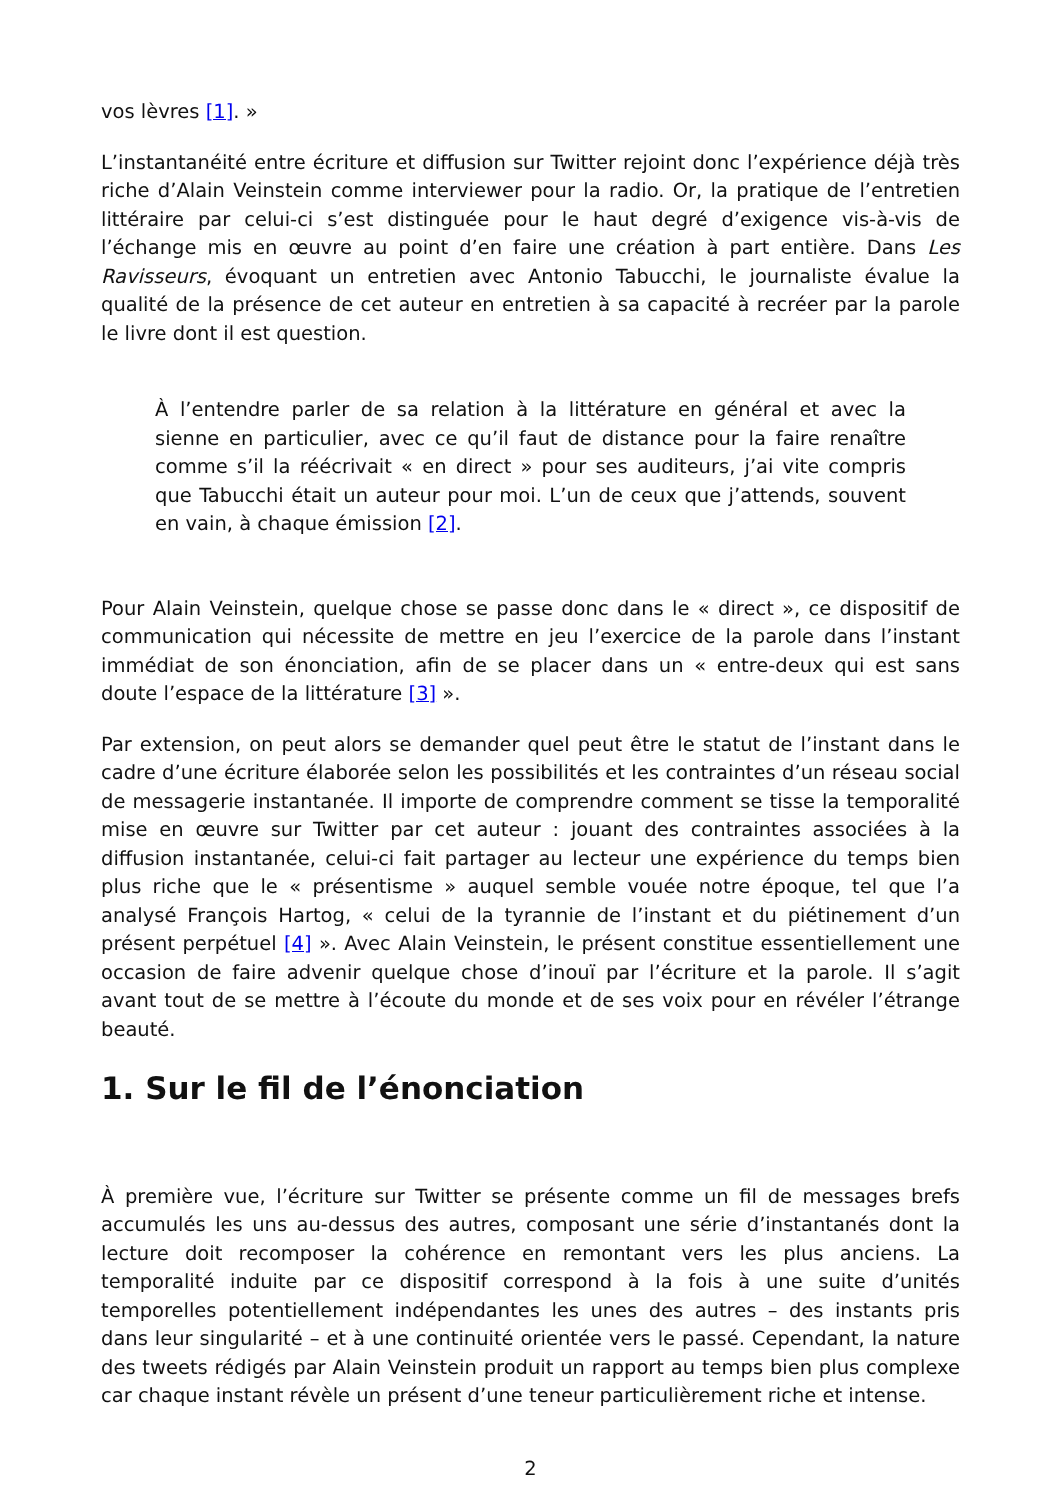vos lèvres [1]. »
L’instantanéité entre écriture et diffusion sur Twitter rejoint donc l’expérience déjà très riche d’Alain Veinstein comme interviewer pour la radio. Or, la pratique de l’entretien littéraire par celui-ci s’est distinguée pour le haut degré d’exigence vis-à-vis de l’échange mis en œuvre au point d’en faire une création à part entière. Dans Les Ravisseurs, évoquant un entretien avec Antonio Tabucchi, le journaliste évalue la qualité de la présence de cet auteur en entretien à sa capacité à recréer par la parole le livre dont il est question.
À l’entendre parler de sa relation à la littérature en général et avec la sienne en particulier, avec ce qu’il faut de distance pour la faire renaître comme s’il la réécrivait « en direct » pour ses auditeurs, j’ai vite compris que Tabucchi était un auteur pour moi. L’un de ceux que j’attends, souvent en vain, à chaque émission [2].
Pour Alain Veinstein, quelque chose se passe donc dans le « direct », ce dispositif de communication qui nécessite de mettre en jeu l’exercice de la parole dans l’instant immédiat de son énonciation, afin de se placer dans un « entre-deux qui est sans doute l’espace de la littérature [3] ».
Par extension, on peut alors se demander quel peut être le statut de l’instant dans le cadre d’une écriture élaborée selon les possibilités et les contraintes d’un réseau social de messagerie instantanée. Il importe de comprendre comment se tisse la temporalité mise en œuvre sur Twitter par cet auteur : jouant des contraintes associées à la diffusion instantanée, celui-ci fait partager au lecteur une expérience du temps bien plus riche que le « présentisme » auquel semble vouée notre époque, tel que l’a analysé François Hartog, « celui de la tyrannie de l’instant et du piétinement d’un présent perpétuel [4] ». Avec Alain Veinstein, le présent constitue essentiellement une occasion de faire advenir quelque chose d’inouï par l’écriture et la parole. Il s’agit avant tout de se mettre à l’écoute du monde et de ses voix pour en révéler l’étrange beauté.
1. Sur le fil de l’énonciation
À première vue, l’écriture sur Twitter se présente comme un fil de messages brefs accumulés les uns au-dessus des autres, composant une série d’instantanés dont la lecture doit recomposer la cohérence en remontant vers les plus anciens. La temporalité induite par ce dispositif correspond à la fois à une suite d’unités temporelles potentiellement indépendantes les unes des autres – des instants pris dans leur singularité – et à une continuité orientée vers le passé. Cependant, la nature des tweets rédigés par Alain Veinstein produit un rapport au temps bien plus complexe car chaque instant révèle un présent d’une teneur particulièrement riche et intense.
2